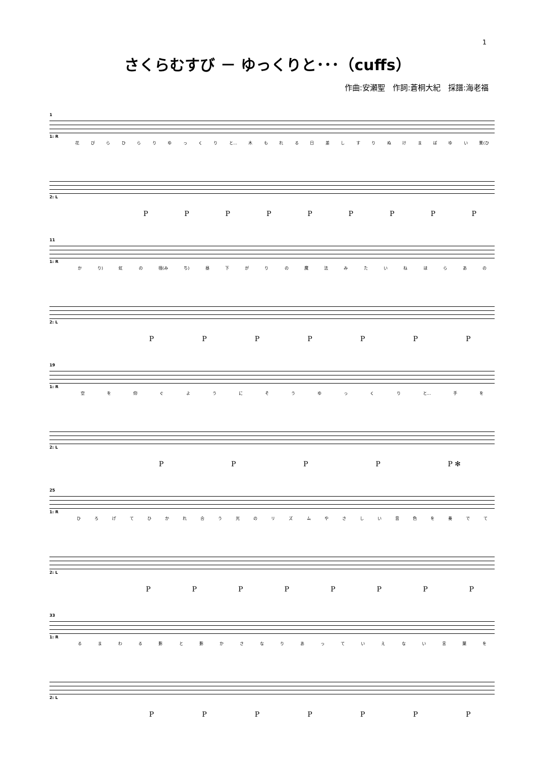1
さくらむすび － ゆっくりと･･･（cuffs）
作曲:安瀬聖　作詞:蒼桐大紀　採譜:海老福
1
1: R
花びらひらりゆっくり と… 木もれる日差しすりぬけまばゆい 景(ひ
2: L
PPPPPPPPP
11
1: R
か り) 虹の 径(み ち) 昼下がりの魔法みたいねほらあの
2: L
PPPPPPP
19
1: R
空を仰ぐようにそうゆっくり と… 手を
2: L
PPPP P ✻
25
1: R
ひろげてひかれ合う光のリズムやさしい音色を奏でて
2: L
PPPPPPPP
33
1: R
るまわる影と影かさなりあっていえない言葉を
2: L
PPPPPPP